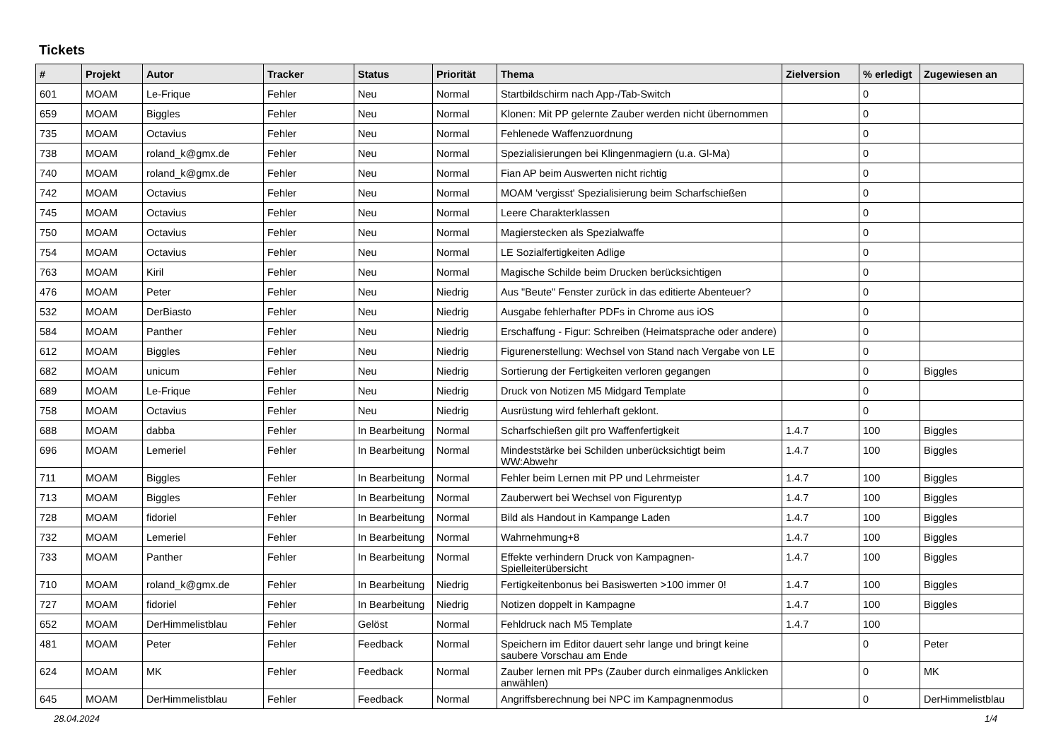Tickets
| # | Projekt | Autor | Tracker | Status | Priorität | Thema | Zielversion | % erledigt | Zugewiesen an |
| --- | --- | --- | --- | --- | --- | --- | --- | --- | --- |
| 601 | MOAM | Le-Frique | Fehler | Neu | Normal | Startbildschirm nach App-/Tab-Switch | | 0 | |
| 659 | MOAM | Biggles | Fehler | Neu | Normal | Klonen: Mit PP gelernte Zauber werden nicht übernommen | | 0 | |
| 735 | MOAM | Octavius | Fehler | Neu | Normal | Fehlenede Waffenzuordnung | | 0 | |
| 738 | MOAM | roland_k@gmx.de | Fehler | Neu | Normal | Spezialisierungen bei Klingenmagiern (u.a. Gl-Ma) | | 0 | |
| 740 | MOAM | roland_k@gmx.de | Fehler | Neu | Normal | Fian AP beim Auswerten nicht richtig | | 0 | |
| 742 | MOAM | Octavius | Fehler | Neu | Normal | MOAM 'vergisst' Spezialisierung beim Scharfschießen | | 0 | |
| 745 | MOAM | Octavius | Fehler | Neu | Normal | Leere Charakterklassen | | 0 | |
| 750 | MOAM | Octavius | Fehler | Neu | Normal | Magierstecken als Spezialwaffe | | 0 | |
| 754 | MOAM | Octavius | Fehler | Neu | Normal | LE Sozialfertigkeiten Adlige | | 0 | |
| 763 | MOAM | Kiril | Fehler | Neu | Normal | Magische Schilde beim Drucken berücksichtigen | | 0 | |
| 476 | MOAM | Peter | Fehler | Neu | Niedrig | Aus "Beute" Fenster zurück in das editierte Abenteuer? | | 0 | |
| 532 | MOAM | DerBiasto | Fehler | Neu | Niedrig | Ausgabe fehlerhafter PDFs in Chrome aus iOS | | 0 | |
| 584 | MOAM | Panther | Fehler | Neu | Niedrig | Erschaffung - Figur: Schreiben (Heimatsprache oder andere) | | 0 | |
| 612 | MOAM | Biggles | Fehler | Neu | Niedrig | Figurenerstellung: Wechsel von Stand nach Vergabe von LE | | 0 | |
| 682 | MOAM | unicum | Fehler | Neu | Niedrig | Sortierung der Fertigkeiten verloren gegangen | | 0 | Biggles |
| 689 | MOAM | Le-Frique | Fehler | Neu | Niedrig | Druck von Notizen M5 Midgard Template | | 0 | |
| 758 | MOAM | Octavius | Fehler | Neu | Niedrig | Ausrüstung wird fehlerhaft geklont. | | 0 | |
| 688 | MOAM | dabba | Fehler | In Bearbeitung | Normal | Scharfschießen gilt pro Waffenfertigkeit | 1.4.7 | 100 | Biggles |
| 696 | MOAM | Lemeriel | Fehler | In Bearbeitung | Normal | Mindeststärke bei Schilden unberücksichtigt beim WW:Abwehr | 1.4.7 | 100 | Biggles |
| 711 | MOAM | Biggles | Fehler | In Bearbeitung | Normal | Fehler beim Lernen mit PP und Lehrmeister | 1.4.7 | 100 | Biggles |
| 713 | MOAM | Biggles | Fehler | In Bearbeitung | Normal | Zauberwert bei Wechsel von Figurentyp | 1.4.7 | 100 | Biggles |
| 728 | MOAM | fidoriel | Fehler | In Bearbeitung | Normal | Bild als Handout in Kampange Laden | 1.4.7 | 100 | Biggles |
| 732 | MOAM | Lemeriel | Fehler | In Bearbeitung | Normal | Wahrnehmung+8 | 1.4.7 | 100 | Biggles |
| 733 | MOAM | Panther | Fehler | In Bearbeitung | Normal | Effekte verhindern Druck von Kampagnen-Spielleiterübersicht | 1.4.7 | 100 | Biggles |
| 710 | MOAM | roland_k@gmx.de | Fehler | In Bearbeitung | Niedrig | Fertigkeitenbonus bei Basiswerten >100 immer 0! | 1.4.7 | 100 | Biggles |
| 727 | MOAM | fidoriel | Fehler | In Bearbeitung | Niedrig | Notizen doppelt in Kampagne | 1.4.7 | 100 | Biggles |
| 652 | MOAM | DerHimmelistblau | Fehler | Gelöst | Normal | Fehldruck nach M5 Template | 1.4.7 | 100 | |
| 481 | MOAM | Peter | Fehler | Feedback | Normal | Speichern im Editor dauert sehr lange und bringt keine saubere Vorschau am Ende | | 0 | Peter |
| 624 | MOAM | MK | Fehler | Feedback | Normal | Zauber lernen mit PPs (Zauber durch einmaliges Anklicken anwählen) | | 0 | MK |
| 645 | MOAM | DerHimmelistblau | Fehler | Feedback | Normal | Angriffsberechnung bei NPC im Kampagnenmodus | | 0 | DerHimmelistblau |
28.04.2024 1/4